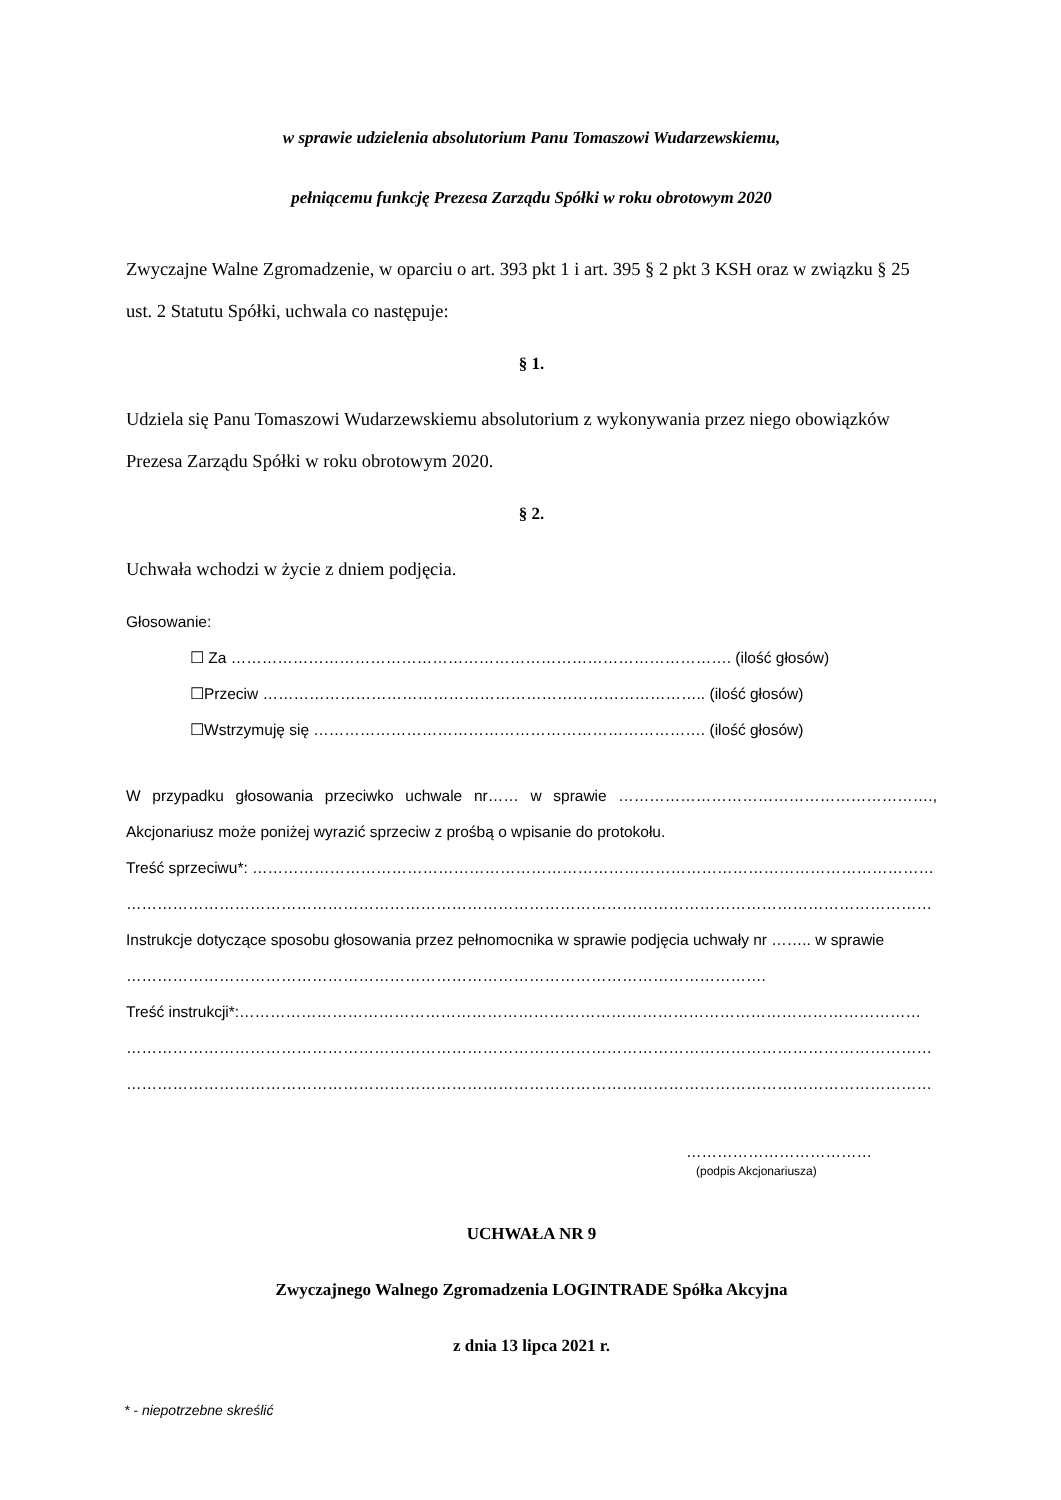w sprawie udzielenia absolutorium Panu Tomaszowi Wudarzewskiemu,
pełniącemu funkcję Prezesa Zarządu Spółki w roku obrotowym 2020
Zwyczajne Walne Zgromadzenie, w oparciu o art. 393 pkt 1 i art. 395 § 2 pkt 3 KSH oraz w związku § 25 ust. 2 Statutu Spółki, uchwala co następuje:
§ 1.
Udziela się Panu Tomaszowi Wudarzewskiemu absolutorium z wykonywania przez niego obowiązków Prezesa Zarządu Spółki w roku obrotowym 2020.
§ 2.
Uchwała wchodzi w życie z dniem podjęcia.
Głosowanie:
☐ Za ……………………………………………………………………………………. (ilość głosów)
☐Przeciw ………………………………………………………………………….. (ilość głosów)
☐Wstrzymuję się …………………………………………………………………. (ilość głosów)
W przypadku głosowania przeciwko uchwale nr…… w sprawie ……………………………………………………., Akcjonariusz może poniżej wyrazić sprzeciw z prośbą o wpisanie do protokołu.
Treść sprzeciwu*: ……………………………………………………………………………………………………………………
…………………………………………………………………………………………………………………………………………
Instrukcje dotyczące sposobu głosowania przez pełnomocnika w sprawie podjęcia uchwały nr …….. w sprawie …………………………………………………………………………………………………………….
Treść instrukcji*:……………………………………………………………………………………………………………………
…………………………………………………………………………………………………………………………………………
…………………………………………………………………………………………………………………………………………
………………………………
(podpis Akcjonariusza)
UCHWAŁA NR 9
Zwyczajnego Walnego Zgromadzenia LOGINTRADE Spółka Akcyjna
z dnia 13 lipca 2021 r.
* - niepotrzebne skreślić